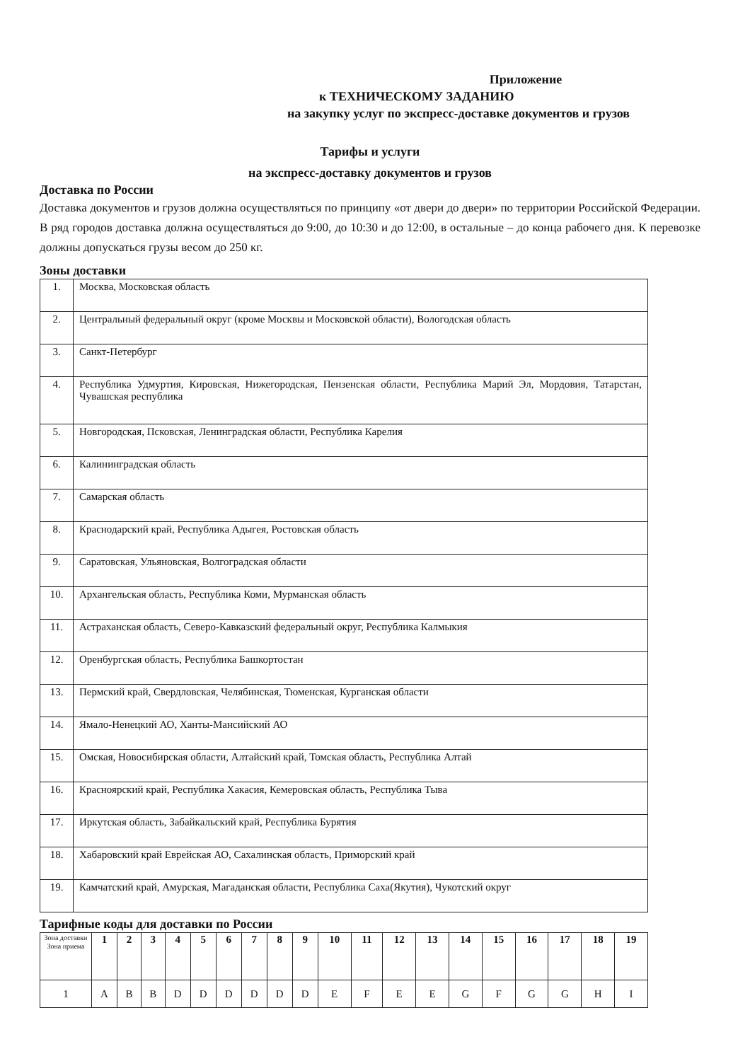Приложение
к ТЕХНИЧЕСКОМУ ЗАДАНИЮ
на закупку услуг по экспресс-доставке документов и грузов
Тарифы и услуги
на экспресс-доставку документов и грузов
Доставка по России
Доставка документов и грузов должна осуществляться по принципу «от двери до двери» по территории Российской Федерации. В ряд городов доставка должна осуществляться до 9:00, до 10:30 и до 12:00, в остальные – до конца рабочего дня. К перевозке должны допускаться грузы весом до 250 кг.
Зоны доставки
| 1. | Москва, Московская область |
| 2. | Центральный федеральный округ (кроме Москвы и Московской области), Вологодская область |
| 3. | Санкт-Петербург |
| 4. | Республика Удмуртия, Кировская, Нижегородская, Пензенская области, Республика Марий Эл, Мордовия, Татарстан, Чувашская республика |
| 5. | Новгородская, Псковская, Ленинградская области, Республика Карелия |
| 6. | Калининградская область |
| 7. | Самарская область |
| 8. | Краснодарский край, Республика Адыгея, Ростовская область |
| 9. | Саратовская, Ульяновская, Волгоградская области |
| 10. | Архангельская область, Республика Коми, Мурманская область |
| 11. | Астраханская область, Северо-Кавказский федеральный округ, Республика Калмыкия |
| 12. | Оренбургская область, Республика Башкортостан |
| 13. | Пермский край, Свердловская, Челябинская, Тюменская, Курганская области |
| 14. | Ямало-Ненецкий АО, Ханты-Мансийский АО |
| 15. | Омская, Новосибирская области, Алтайский край, Томская область, Республика Алтай |
| 16. | Красноярский край, Республика Хакасия, Кемеровская область, Республика Тыва |
| 17. | Иркутская область, Забайкальский край, Республика Бурятия |
| 18. | Хабаровский край Еврейская АО, Сахалинская область, Приморский край |
| 19. | Камчатский край, Амурская, Магаданская области, Республика Саха(Якутия), Чукотский округ |
Тарифные коды для доставки по России
| Зона доставки Зона приема | 1 | 2 | 3 | 4 | 5 | 6 | 7 | 8 | 9 | 10 | 11 | 12 | 13 | 14 | 15 | 16 | 17 | 18 | 19 |
| --- | --- | --- | --- | --- | --- | --- | --- | --- | --- | --- | --- | --- | --- | --- | --- | --- | --- | --- | --- |
| 1 | A | B | B | D | D | D | D | D | D | E | F | E | E | G | F | G | G | H | I |